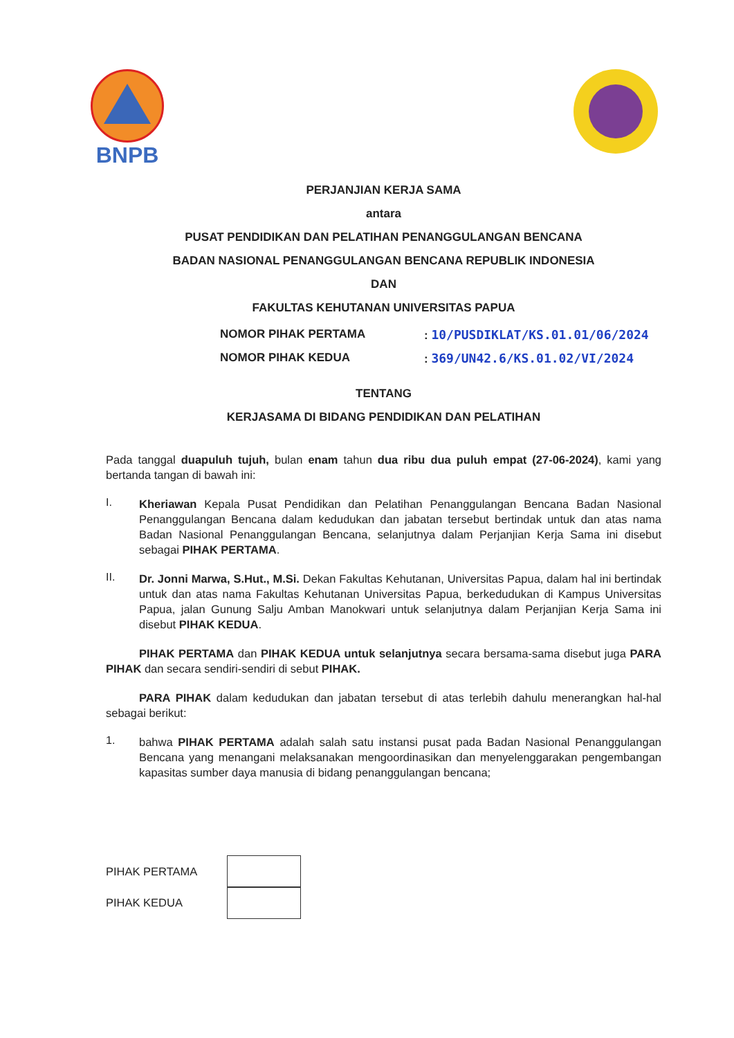BNPB
PERJANJIAN KERJA SAMA
antara
PUSAT PENDIDIKAN DAN PELATIHAN PENANGGULANGAN BENCANA
BADAN NASIONAL PENANGGULANGAN BENCANA REPUBLIK INDONESIA
DAN
FAKULTAS KEHUTANAN UNIVERSITAS PAPUA
NOMOR PIHAK PERTAMA: 10/PUSDIKLAT/KS.01.01/06/2024
NOMOR PIHAK KEDUA: 369/UN42.6/KS.01.02/VI/2024
TENTANG
KERJASAMA DI BIDANG PENDIDIKAN DAN PELATIHAN
Pada tanggal duapuluh tujuh, bulan enam tahun dua ribu dua puluh empat (27-06-2024), kami yang bertanda tangan di bawah ini:
I.
Kheriawan Kepala Pusat Pendidikan dan Pelatihan Penanggulangan Bencana Badan Nasional Penanggulangan Bencana dalam kedudukan dan jabatan tersebut bertindak untuk dan atas nama Badan Nasional Penanggulangan Bencana, selanjutnya dalam Perjanjian Kerja Sama ini disebut sebagai PIHAK PERTAMA.
II.
Dr. Jonni Marwa, S.Hut., M.Si. Dekan Fakultas Kehutanan, Universitas Papua, dalam hal ini bertindak untuk dan atas nama Fakultas Kehutanan Universitas Papua, berkedudukan di Kampus Universitas Papua, jalan Gunung Salju Amban Manokwari untuk selanjutnya dalam Perjanjian Kerja Sama ini disebut PIHAK KEDUA.
PIHAK PERTAMA dan PIHAK KEDUA untuk selanjutnya secara bersama-sama disebut juga PARA PIHAK dan secara sendiri-sendiri di sebut PIHAK.
PARA PIHAK dalam kedudukan dan jabatan tersebut di atas terlebih dahulu menerangkan hal-hal sebagai berikut:
1.
bahwa PIHAK PERTAMA adalah salah satu instansi pusat pada Badan Nasional Penanggulangan Bencana yang menangani melaksanakan mengoordinasikan dan menyelenggarakan pengembangan kapasitas sumber daya manusia di bidang penanggulangan bencana;
PIHAK PERTAMA
PIHAK KEDUA